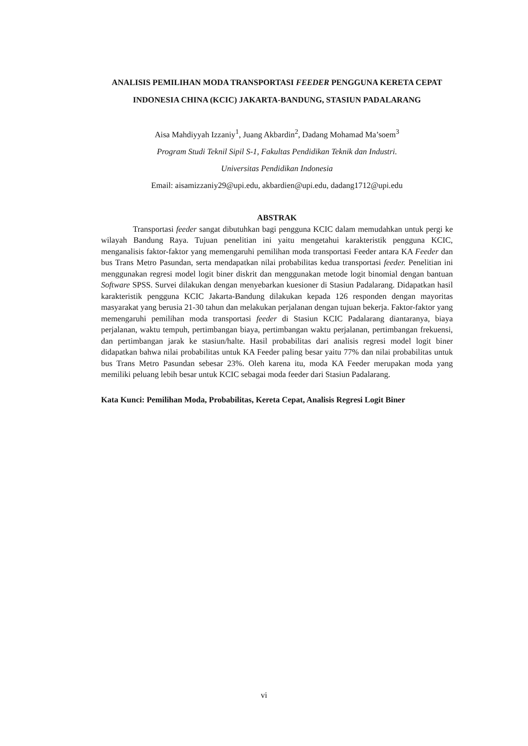ANALISIS PEMILIHAN MODA TRANSPORTASI FEEDER PENGGUNA KERETA CEPAT INDONESIA CHINA (KCIC) JAKARTA-BANDUNG, STASIUN PADALARANG
Aisa Mahdiyyah Izzaniy<sup>1</sup>, Juang Akbardin<sup>2</sup>, Dadang Mohamad Ma’soem<sup>3</sup>
Program Studi Teknil Sipil S-1, Fakultas Pendidikan Teknik dan Industri.
Universitas Pendidikan Indonesia
Email: aisamizzaniy29@upi.edu, akbardien@upi.edu, dadang1712@upi.edu
ABSTRAK
Transportasi feeder sangat dibutuhkan bagi pengguna KCIC dalam memudahkan untuk pergi ke wilayah Bandung Raya. Tujuan penelitian ini yaitu mengetahui karakteristik pengguna KCIC, menganalisis faktor-faktor yang memengaruhi pemilihan moda transportasi Feeder antara KA Feeder dan bus Trans Metro Pasundan, serta mendapatkan nilai probabilitas kedua transportasi feeder. Penelitian ini menggunakan regresi model logit biner diskrit dan menggunakan metode logit binomial dengan bantuan Software SPSS. Survei dilakukan dengan menyebarkan kuesioner di Stasiun Padalarang. Didapatkan hasil karakteristik pengguna KCIC Jakarta-Bandung dilakukan kepada 126 responden dengan mayoritas masyarakat yang berusia 21-30 tahun dan melakukan perjalanan dengan tujuan bekerja. Faktor-faktor yang memengaruhi pemilihan moda transportasi feeder di Stasiun KCIC Padalarang diantaranya, biaya perjalanan, waktu tempuh, pertimbangan biaya, pertimbangan waktu perjalanan, pertimbangan frekuensi, dan pertimbangan jarak ke stasiun/halte. Hasil probabilitas dari analisis regresi model logit biner didapatkan bahwa nilai probabilitas untuk KA Feeder paling besar yaitu 77% dan nilai probabilitas untuk bus Trans Metro Pasundan sebesar 23%. Oleh karena itu, moda KA Feeder merupakan moda yang memiliki peluang lebih besar untuk KCIC sebagai moda feeder dari Stasiun Padalarang.
Kata Kunci: Pemilihan Moda, Probabilitas, Kereta Cepat, Analisis Regresi Logit Biner
vi